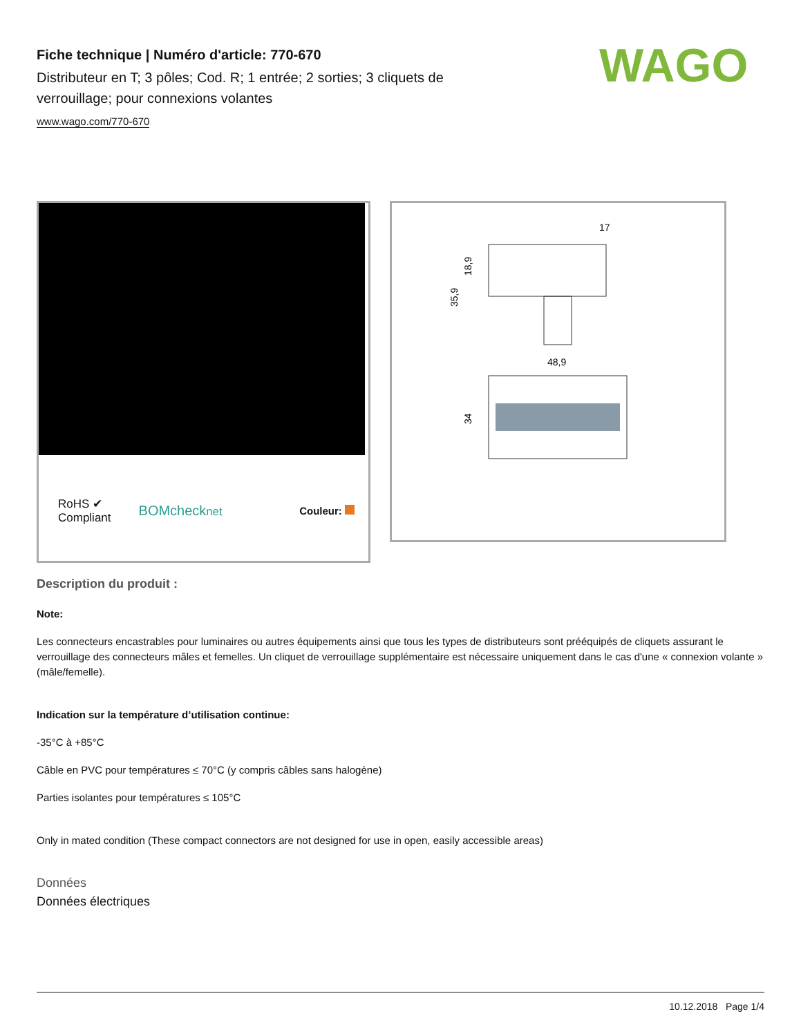WAGO
Fiche technique | Numéro d'article: 770-670
Distributeur en T; 3 pôles; Cod. R; 1 entrée; 2 sorties; 3 cliquets de verrouillage; pour connexions volantes
www.wago.com/770-670
RoHS ✔
Compliant
BOMchecknet Couleur:
17
48,9
35,9
18,9
34
Description du produit :
Note:
Les connecteurs encastrables pour luminaires ou autres équipements ainsi que tous les types de distributeurs sont prééquipés de cliquets assurant le verrouillage des connecteurs mâles et femelles. Un cliquet de verrouillage supplémentaire est nécessaire uniquement dans le cas d'une « connexion volante » (mâle/femelle).
Indication sur la température d’utilisation continue:
-35°C à +85°C
Câble en PVC pour températures ≤ 70°C (y compris câbles sans halogène)
Parties isolantes pour températures ≤ 105°C
Only in mated condition (These compact connectors are not designed for use in open, easily accessible areas)
Données
Données électriques
10.12.2018 Page 1/4